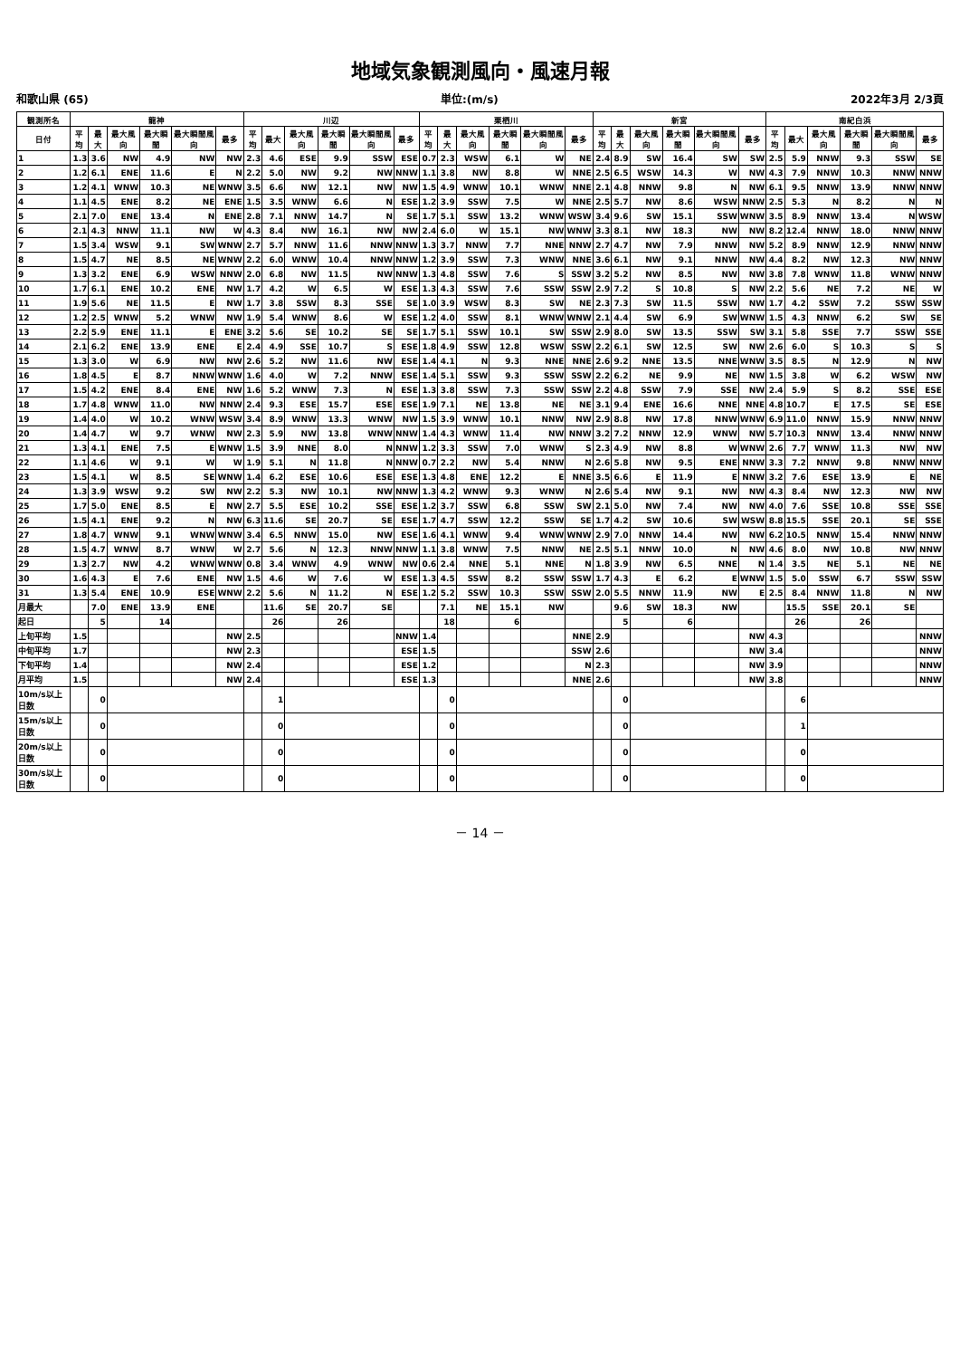地域気象観測風向・風速月報
和歌山県 (65) 単位:(m/s) 2022年3月 2/3頁
| 観測所名 | 龍神 | | | | | | 川辺 | | | | | | 栗栖川 | | | | | | 新宮 | | | | | | 南紀白浜 | | | | | |
| --- | --- | --- | --- | --- | --- | --- | --- | --- | --- | --- | --- | --- | --- | --- | --- | --- | --- | --- | --- | --- | --- | --- | --- | --- | --- | --- | --- | --- | --- | --- |
| 日付 | 平均 | 最大 | 最大風向 | 最大瞬間 | 最大瞬間風向 | 最多 | 平均 | 最大 | 最大風向 | 最大瞬間 | 最大瞬間風向 | 最多 | 平均 | 最大 | 最大風向 | 最大瞬間 | 最大瞬間風向 | 最多 | 平均 | 最大 | 最大風向 | 最大瞬間 | 最大瞬間風向 | 最多 | 平均 | 最大 | 最大風向 | 最大瞬間 | 最大瞬間風向 | 最多 |
| 1 | 1.3 | 3.6 | NW | 4.9 | NW | NW | 2.3 | 4.6 | ESE | 9.9 | SSW | ESE | 0.7 | 2.3 | WSW | 6.1 | W | NE | 2.4 | 8.9 | SW | 16.4 | SW | SW | 2.5 | 5.9 | NNW | 9.3 | SSW | SE |
| 2 | 1.2 | 6.1 | ENE | 11.6 | E | N | 2.2 | 5.0 | NW | 9.2 | NW | NNW | 1.1 | 3.8 | NW | 8.8 | W | NNE | 2.5 | 6.5 | WSW | 14.3 | W | NW | 4.3 | 7.9 | NNW | 10.3 | NNW | NNW |
| 3 | 1.2 | 4.1 | WNW | 10.3 | NE | WNW | 3.5 | 6.6 | NW | 12.1 | NW | NW | 1.5 | 4.9 | WNW | 10.1 | WNW | NNE | 2.1 | 4.8 | NNW | 9.8 | N | NW | 6.1 | 9.5 | NNW | 13.9 | NNW | NNW |
| 4 | 1.1 | 4.5 | ENE | 8.2 | NE | ENE | 1.5 | 3.5 | WNW | 6.6 | N | ESE | 1.2 | 3.9 | SSW | 7.5 | W | NNE | 2.5 | 5.7 | NW | 8.6 | WSW | NNW | 2.5 | 5.3 | N | 8.2 | N | N |
| 5 | 2.1 | 7.0 | ENE | 13.4 | N | ENE | 2.8 | 7.1 | NNW | 14.7 | N | SE | 1.7 | 5.1 | SSW | 13.2 | WNW | WSW | 3.4 | 9.6 | SW | 15.1 | SSW | WNW | 3.5 | 8.9 | NNW | 13.4 | N | WSW |
| 6 | 2.1 | 4.3 | NNW | 11.1 | NW | W | 4.3 | 8.4 | NW | 16.1 | NW | NW | 2.4 | 6.0 | W | 15.1 | NW | WNW | 3.3 | 8.1 | NW | 18.3 | NW | NW | 8.2 | 12.4 | NNW | 18.0 | NNW | NNW |
| 7 | 1.5 | 3.4 | WSW | 9.1 | SW | WNW | 2.7 | 5.7 | NNW | 11.6 | NNW | NNW | 1.3 | 3.7 | NNW | 7.7 | NNE | NNW | 2.7 | 4.7 | NW | 7.9 | NNW | NW | 5.2 | 8.9 | NNW | 12.9 | NNW | NNW |
| 8 | 1.5 | 4.7 | NE | 8.5 | NE | WNW | 2.2 | 6.0 | WNW | 10.4 | NNW | NNW | 1.2 | 3.9 | SSW | 7.3 | WNW | NNE | 3.6 | 6.1 | NW | 9.1 | NNW | NW | 4.4 | 8.2 | NW | 12.3 | NW | NNW |
| 9 | 1.3 | 3.2 | ENE | 6.9 | WSW | NNW | 2.0 | 6.8 | NW | 11.5 | NW | NNW | 1.3 | 4.8 | SSW | 7.6 | S | SSW | 3.2 | 5.2 | NW | 8.5 | NW | NW | 3.8 | 7.8 | WNW | 11.8 | WNW | NNW |
| 10 | 1.7 | 6.1 | ENE | 10.2 | ENE | NW | 1.7 | 4.2 | W | 6.5 | W | ESE | 1.3 | 4.3 | SSW | 7.6 | SSW | SSW | 2.9 | 7.2 | S | 10.8 | S | NW | 2.2 | 5.6 | NE | 7.2 | NE | W |
| 11 | 1.9 | 5.6 | NE | 11.5 | E | NW | 1.7 | 3.8 | SSW | 8.3 | SSE | SE | 1.0 | 3.9 | WSW | 8.3 | SW | NE | 2.3 | 7.3 | SW | 11.5 | SSW | NW | 1.7 | 4.2 | SSW | 7.2 | SSW | SSW |
| 12 | 1.2 | 2.5 | WNW | 5.2 | WNW | NW | 1.9 | 5.4 | WNW | 8.6 | W | ESE | 1.2 | 4.0 | SSW | 8.1 | WNW | WNW | 2.1 | 4.4 | SW | 6.9 | SW | WNW | 1.5 | 4.3 | NNW | 6.2 | SW | SE |
| 13 | 2.2 | 5.9 | ENE | 11.1 | E | ENE | 3.2 | 5.6 | SE | 10.2 | SE | SE | 1.7 | 5.1 | SSW | 10.1 | SW | SSW | 2.9 | 8.0 | SW | 13.5 | SSW | SW | 3.1 | 5.8 | SSE | 7.7 | SSW | SSE |
| 14 | 2.1 | 6.2 | ENE | 13.9 | ENE | E | 2.4 | 4.9 | SSE | 10.7 | S | ESE | 1.8 | 4.9 | SSW | 12.8 | WSW | SSW | 2.2 | 6.1 | SW | 12.5 | SW | NW | 2.6 | 6.0 | S | 10.3 | S | S |
| 15 | 1.3 | 3.0 | W | 6.9 | NW | NW | 2.6 | 5.2 | NW | 11.6 | NW | ESE | 1.4 | 4.1 | N | 9.3 | NNE | NNE | 2.6 | 9.2 | NNE | 13.5 | NNE | WNW | 3.5 | 8.5 | N | 12.9 | N | NW |
| 16 | 1.8 | 4.5 | E | 8.7 | NNW | WNW | 1.6 | 4.0 | W | 7.2 | NNW | ESE | 1.4 | 5.1 | SSW | 9.3 | SSW | SSW | 2.2 | 6.2 | NE | 9.9 | NE | NW | 1.5 | 3.8 | W | 6.2 | WSW | NW |
| 17 | 1.5 | 4.2 | ENE | 8.4 | ENE | NW | 1.6 | 5.2 | WNW | 7.3 | N | ESE | 1.3 | 3.8 | SSW | 7.3 | SSW | SSW | 2.2 | 4.8 | SSW | 7.9 | SSE | NW | 2.4 | 5.9 | S | 8.2 | SSE | ESE |
| 18 | 1.7 | 4.8 | WNW | 11.0 | NW | NNW | 2.4 | 9.3 | ESE | 15.7 | ESE | ESE | 1.9 | 7.1 | NE | 13.8 | NE | NE | 3.1 | 9.4 | ENE | 16.6 | NNE | NNE | 4.8 | 10.7 | E | 17.5 | SE | ESE |
| 19 | 1.4 | 4.0 | W | 10.2 | WNW | WSW | 3.4 | 8.9 | WNW | 13.3 | WNW | NW | 1.5 | 3.9 | WNW | 10.1 | NNW | NW | 2.9 | 8.8 | NW | 17.8 | NNW | WNW | 6.9 | 11.0 | NNW | 15.9 | NNW | NNW |
| 20 | 1.4 | 4.7 | W | 9.7 | WNW | NW | 2.3 | 5.9 | NW | 13.8 | WNW | NNW | 1.4 | 4.3 | WNW | 11.4 | NW | NNW | 3.2 | 7.2 | NNW | 12.9 | WNW | NW | 5.7 | 10.3 | NNW | 13.4 | NNW | NNW |
| 21 | 1.3 | 4.1 | ENE | 7.5 | E | WNW | 1.5 | 3.9 | NNE | 8.0 | N | NNW | 1.2 | 3.3 | SSW | 7.0 | WNW | S | 2.3 | 4.9 | NW | 8.8 | W | WNW | 2.6 | 7.7 | WNW | 11.3 | NW | NW |
| 22 | 1.1 | 4.6 | W | 9.1 | W | W | 1.9 | 5.1 | N | 11.8 | N | NNW | 0.7 | 2.2 | NW | 5.4 | NNW | N | 2.6 | 5.8 | NW | 9.5 | ENE | NNW | 3.3 | 7.2 | NNW | 9.8 | NNW | NNW |
| 23 | 1.5 | 4.1 | W | 8.5 | SE | WNW | 1.4 | 6.2 | ESE | 10.6 | ESE | ESE | 1.3 | 4.8 | ENE | 12.2 | E | NNE | 3.5 | 6.6 | E | 11.9 | E | NNW | 3.2 | 7.6 | ESE | 13.9 | E | NE |
| 24 | 1.3 | 3.9 | WSW | 9.2 | SW | NW | 2.2 | 5.3 | NW | 10.1 | NW | NNW | 1.3 | 4.2 | WNW | 9.3 | WNW | N | 2.6 | 5.4 | NW | 9.1 | NW | NW | 4.3 | 8.4 | NW | 12.3 | NW | NW |
| 25 | 1.7 | 5.0 | ENE | 8.5 | E | NW | 2.7 | 5.5 | ESE | 10.2 | SSE | ESE | 1.2 | 3.7 | SSW | 6.8 | SSW | SW | 2.1 | 5.0 | NW | 7.4 | NW | NW | 4.0 | 7.6 | SSE | 10.8 | SSE | SSE |
| 26 | 1.5 | 4.1 | ENE | 9.2 | N | NW | 6.3 | 11.6 | SE | 20.7 | SE | ESE | 1.7 | 4.7 | SSW | 12.2 | SSW | SE | 1.7 | 4.2 | SW | 10.6 | SW | WSW | 8.8 | 15.5 | SSE | 20.1 | SE | SSE |
| 27 | 1.8 | 4.7 | WNW | 9.1 | WNW | WNW | 3.4 | 6.5 | NNW | 15.0 | NW | ESE | 1.6 | 4.1 | WNW | 9.4 | WNW | WNW | 2.9 | 7.0 | NNW | 14.4 | NW | NW | 6.2 | 10.5 | NNW | 15.4 | NNW | NNW |
| 28 | 1.5 | 4.7 | WNW | 8.7 | WNW | W | 2.7 | 5.6 | N | 12.3 | NNW | NNW | 1.1 | 3.8 | WNW | 7.5 | NNW | NE | 2.5 | 5.1 | NNW | 10.0 | N | NW | 4.6 | 8.0 | NW | 10.8 | NW | NNW |
| 29 | 1.3 | 2.7 | NW | 4.2 | WNW | WNW | 0.8 | 3.4 | WNW | 4.9 | WNW | NW | 0.6 | 2.4 | NNE | 5.1 | NNE | N | 1.8 | 3.9 | NW | 6.5 | NNE | N | 1.4 | 3.5 | NE | 5.1 | NE | NE |
| 30 | 1.6 | 4.3 | E | 7.6 | ENE | NW | 1.5 | 4.6 | W | 7.6 | W | ESE | 1.3 | 4.5 | SSW | 8.2 | SSW | SSW | 1.7 | 4.3 | E | 6.2 | E | WNW | 1.5 | 5.0 | SSW | 6.7 | SSW | SSW |
| 31 | 1.3 | 5.4 | ENE | 10.9 | ESE | WNW | 2.2 | 5.6 | N | 11.2 | N | ESE | 1.2 | 5.2 | SSW | 10.3 | SSW | SSW | 2.0 | 5.5 | NNW | 11.9 | NW | E | 2.5 | 8.4 | NNW | 11.8 | N | NW |
| 月最大 | | 7.0 | ENE | 13.9 | ENE | | | 11.6 | SE | 20.7 | SE | | | 7.1 | NE | 15.1 | NW | | | 9.6 | SW | 18.3 | NW | | | 15.5 | SSE | 20.1 | SE | |
| 起日 | | 5 | | 14 | | | | 26 | | 26 | | | | 18 | | 6 | | | | 5 | | 6 | | | | 26 | | 26 | | |
| 上旬平均 | 1.5 | | | | | NW | 2.5 | | | | | NNW | 1.4 | | | | | NNE | 2.9 | | | | | NW | 4.3 | | | | | NNW |
| 中旬平均 | 1.7 | | | | | NW | 2.3 | | | | | ESE | 1.5 | | | | | SSW | 2.6 | | | | | NW | 3.4 | | | | | NNW |
| 下旬平均 | 1.4 | | | | | NW | 2.4 | | | | | ESE | 1.2 | | | | | N | 2.3 | | | | | NW | 3.9 | | | | | NNW |
| 月平均 | 1.5 | | | | | NW | 2.4 | | | | | ESE | 1.3 | | | | | NNE | 2.6 | | | | | NW | 3.8 | | | | | NNW |
| 10m/s以上日数 | | 0 | | | | | | 1 | | | | | | 0 | | | | | | 0 | | | | | | 6 | | | | |
| 15m/s以上日数 | | 0 | | | | | | 0 | | | | | | 0 | | | | | | 0 | | | | | | 1 | | | | |
| 20m/s以上日数 | | 0 | | | | | | 0 | | | | | | 0 | | | | | | 0 | | | | | | 0 | | | | |
| 30m/s以上日数 | | 0 | | | | | | 0 | | | | | | 0 | | | | | | 0 | | | | | | 0 | | | | |
－ 14 －